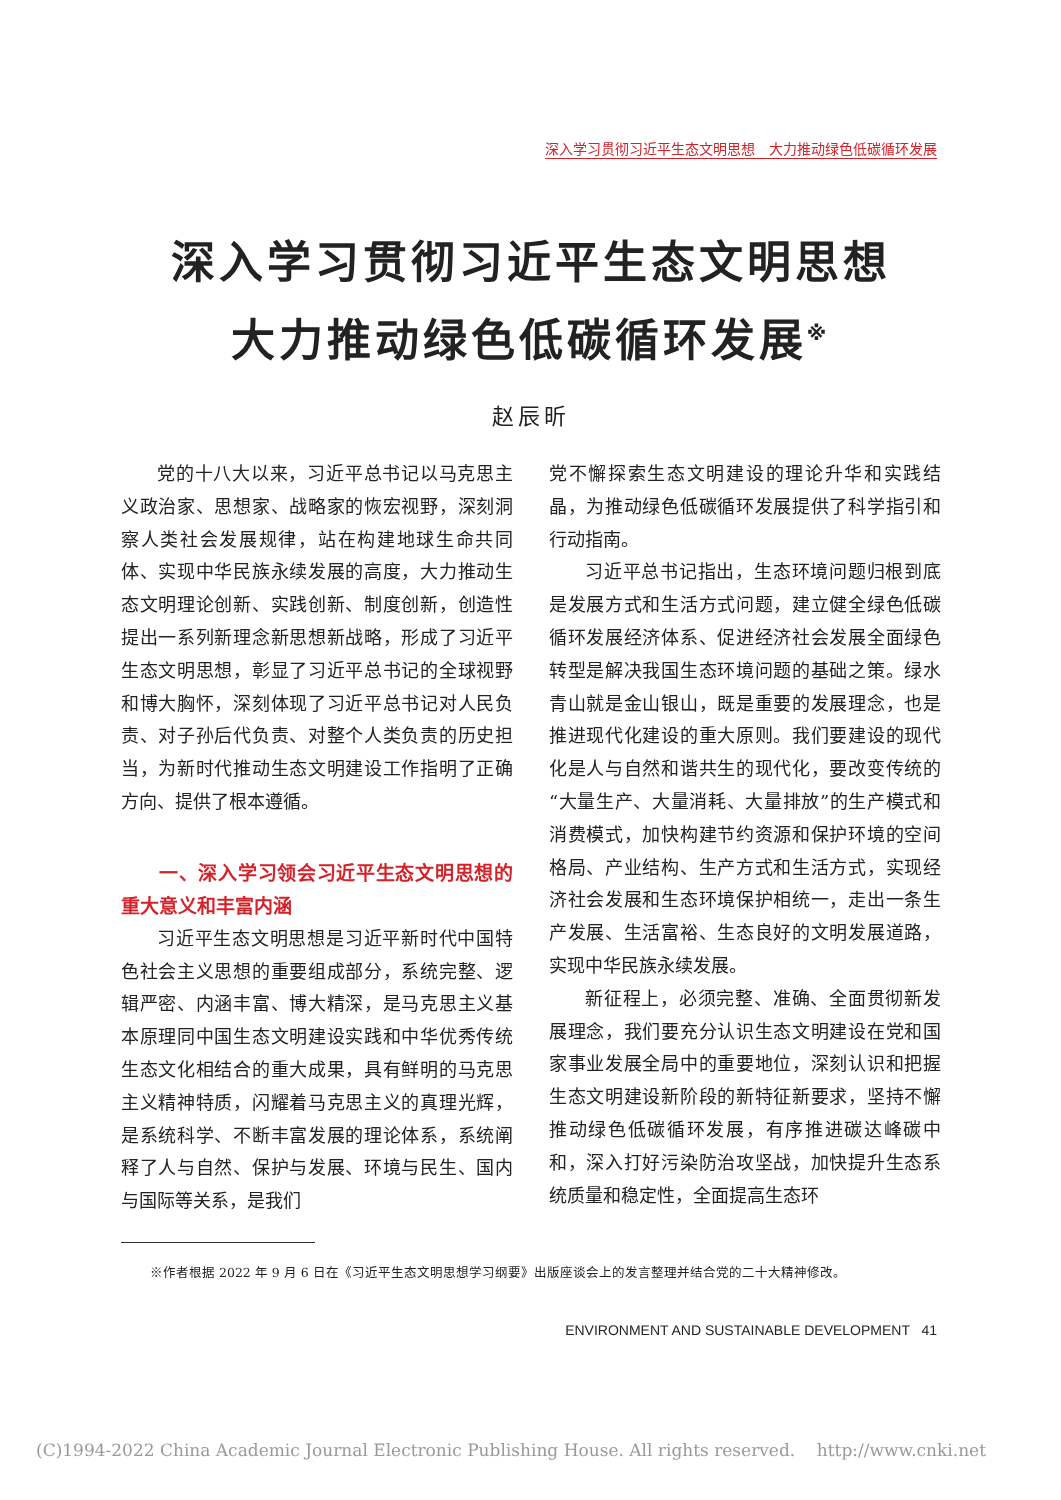深入学习贯彻习近平生态文明思想　大力推动绿色低碳循环发展
深入学习贯彻习近平生态文明思想
大力推动绿色低碳循环发展<sup>※</sup>
赵辰昕
党的十八大以来，习近平总书记以马克思主义政治家、思想家、战略家的恢宏视野，深刻洞察人类社会发展规律，站在构建地球生命共同体、实现中华民族永续发展的高度，大力推动生态文明理论创新、实践创新、制度创新，创造性提出一系列新理念新思想新战略，形成了习近平生态文明思想，彰显了习近平总书记的全球视野和博大胸怀，深刻体现了习近平总书记对人民负责、对子孙后代负责、对整个人类负责的历史担当，为新时代推动生态文明建设工作指明了正确方向、提供了根本遵循。
一、深入学习领会习近平生态文明思想的重大意义和丰富内涵
习近平生态文明思想是习近平新时代中国特色社会主义思想的重要组成部分，系统完整、逻辑严密、内涵丰富、博大精深，是马克思主义基本原理同中国生态文明建设实践和中华优秀传统生态文化相结合的重大成果，具有鲜明的马克思主义精神特质，闪耀着马克思主义的真理光辉，是系统科学、不断丰富发展的理论体系，系统阐释了人与自然、保护与发展、环境与民生、国内与国际等关系，是我们
党不懈探索生态文明建设的理论升华和实践结晶，为推动绿色低碳循环发展提供了科学指引和行动指南。
习近平总书记指出，生态环境问题归根到底是发展方式和生活方式问题，建立健全绿色低碳循环发展经济体系、促进经济社会发展全面绿色转型是解决我国生态环境问题的基础之策。绿水青山就是金山银山，既是重要的发展理念，也是推进现代化建设的重大原则。我们要建设的现代化是人与自然和谐共生的现代化，要改变传统的“大量生产、大量消耗、大量排放”的生产模式和消费模式，加快构建节约资源和保护环境的空间格局、产业结构、生产方式和生活方式，实现经济社会发展和生态环境保护相统一，走出一条生产发展、生活富裕、生态良好的文明发展道路，实现中华民族永续发展。
新征程上，必须完整、准确、全面贯彻新发展理念，我们要充分认识生态文明建设在党和国家事业发展全局中的重要地位，深刻认识和把握生态文明建设新阶段的新特征新要求，坚持不懈推动绿色低碳循环发展，有序推进碳达峰碳中和，深入打好污染防治攻坚战，加快提升生态系统质量和稳定性，全面提高生态环
※作者根据 2022 年 9 月 6 日在《习近平生态文明思想学习纲要》出版座谈会上的发言整理并结合党的二十大精神修改。
ENVIRONMENT AND SUSTAINABLE DEVELOPMENT 41
(C)1994-2022 China Academic Journal Electronic Publishing House. All rights reserved. http://www.cnki.net